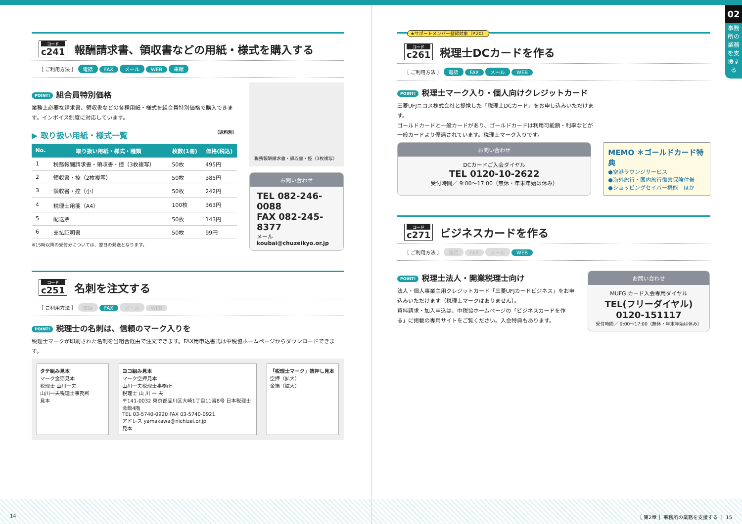コード
c241
報酬請求書、領収書などの用紙・様式を購入する
［ ご利用方法 ］ 電話 FAX メール WEB 来館
POINT! 組合員特別価格
業務上必要な請求書、領収書などの各種用紙・様式を組合員特別価格で購入できます。インボイス制度に対応しています。
▶ 取り扱い用紙・様式一覧 （送料別）
| No. | 取り扱い用紙・様式・種類 | 枚数(1冊) | 価格(税込) |
| --- | --- | --- | --- |
| 1 | 税務報酬請求書・領収書・控（3枚複写） | 50枚 | 495円 |
| 2 | 領収書・控（2枚複写） | 50枚 | 385円 |
| 3 | 領収書・控（小） | 50枚 | 242円 |
| 4 | 税理士用箋（A4） | 100枚 | 363円 |
| 5 | 配送票 | 50枚 | 143円 |
| 6 | 支払証明書 | 50枚 | 99円 |
※15時以降の受付分については、翌日の発送となります。
税務報酬請求書・領収書・控（3枚複写）
お問い合わせ
TEL 082-246-0088
FAX 082-245-8377
メール koubai@chuzeikyo.or.jp
コード
c251
名刺を注文する
［ ご利用方法 ］ 電話 FAX メール WEB
POINT! 税理士の名刺は、信頼のマーク入りを
税理士マークが印刷された名刺を当組合経由で注文できます。FAX用申込書式は中税協ホームページからダウンロードできます。
タテ組み見本
マーク金箔見本
税理士 山川一夫
山川一夫税理士事務所
見本
ヨコ組み見本
マーク空押見本
山川一夫税理士事務所
税理士 山 川 一 夫
〒141-0032 東京都品川区大崎1丁目11番8号 日本税理士会館4階
TEL 03-5740-0920 FAX 03-5740-0921
アドレス yamakawa@nichizei.or.jp
見本
「税理士マーク」箔押し見本
空押（拡大）
金箔（拡大）
14
02
事務所の業務を支援する
★サポートメンバー登録対象（P.20）
コード
c261
税理士DCカードを作る
［ ご利用方法 ］ 電話 FAX メール WEB
POINT! 税理士マーク入り・個人向けクレジットカード
三菱UFJニコス株式会社と提携した「税理士DCカード」をお申し込みいただけます。
ゴールドカードと一般カードがあり、ゴールドカードは利用可能額・利率などが一般カードより優遇されています。税理士マーク入りです。
お問い合わせ
DCカードご入会ダイヤル
TEL 0120-10-2622
受付時間／ 9:00～17:00（無休・年末年始は休み）
MEMO ＊ゴールドカード特典
●空港ラウンジサービス
●海外旅行・国内旅行傷害保険付帯
●ショッピングセイバー機能　ほか
コード
c271
ビジネスカードを作る
［ ご利用方法 ］ 電話 FAX メール WEB
POINT! 税理士法人・開業税理士向け
法人・個人事業主用クレジットカード「三菱UFJカードビジネス」をお申込みいただけます（税理士マークはありません）。
資料請求・加入申込は、中税協ホームページの「ビジネスカードを作る」に掲載の専用サイトをご覧ください。入会特典もあります。
お問い合わせ
MUFG カード入会専用ダイヤル
TEL(フリーダイヤル) 0120-151117
受付時間／ 9:00～17:00（無休・年末年始は休み）
［ 第2章 ］事務所の業務を支援する ｜ 15